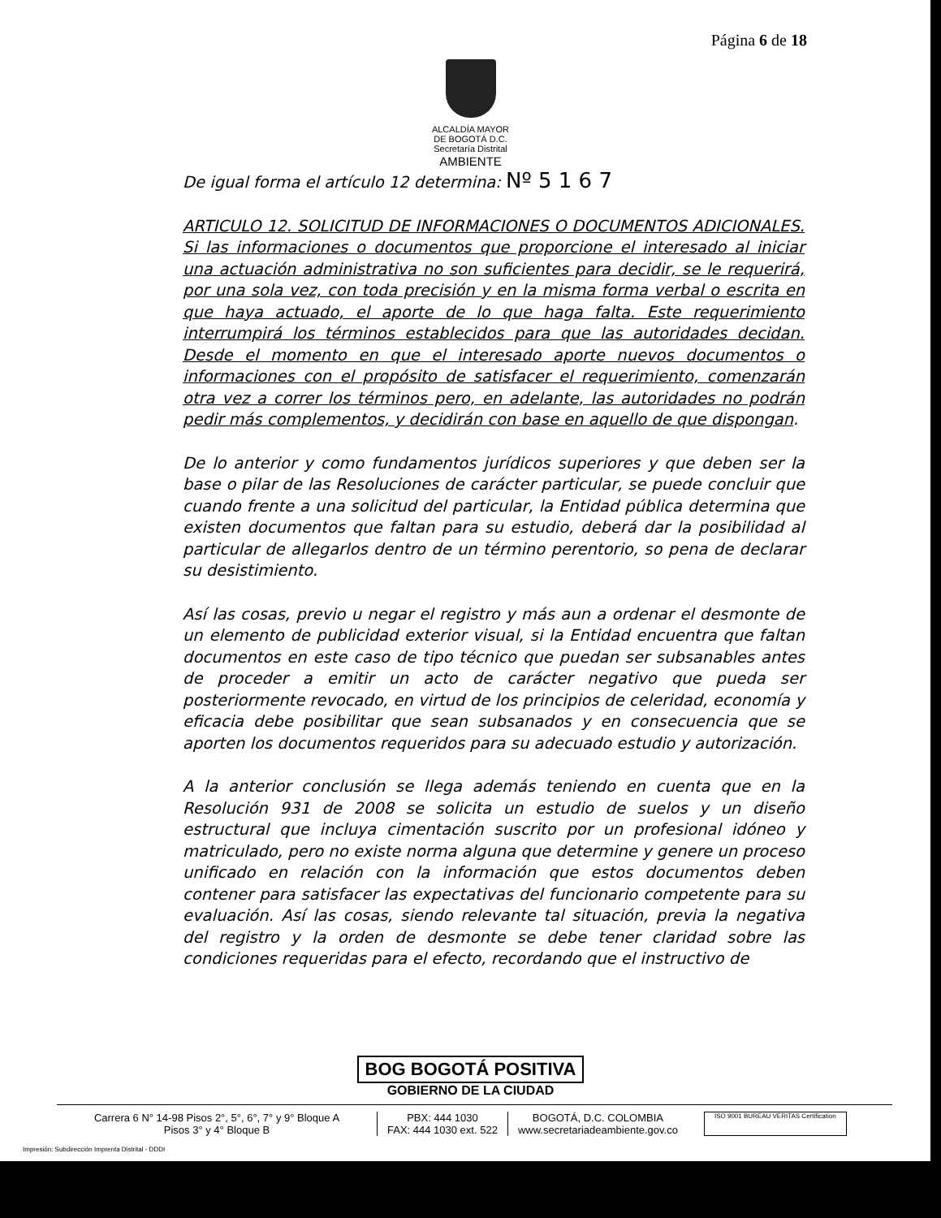Página 6 de 18
ALCALDÍA MAYOR
DE BOGOTÁ D.C.
Secretaría Distrital
AMBIENTE
De igual forma el artículo 12 determina: Nº 5 1 6 7
ARTICULO 12. SOLICITUD DE INFORMACIONES O DOCUMENTOS ADICIONALES. Si las informaciones o documentos que proporcione el interesado al iniciar una actuación administrativa no son suficientes para decidir, se le requerirá, por una sola vez, con toda precisión y en la misma forma verbal o escrita en que haya actuado, el aporte de lo que haga falta. Este requerimiento interrumpirá los términos establecidos para que las autoridades decidan. Desde el momento en que el interesado aporte nuevos documentos o informaciones con el propósito de satisfacer el requerimiento, comenzarán otra vez a correr los términos pero, en adelante, las autoridades no podrán pedir más complementos, y decidirán con base en aquello de que dispongan.
De lo anterior y como fundamentos jurídicos superiores y que deben ser la base o pilar de las Resoluciones de carácter particular, se puede concluir que cuando frente a una solicitud del particular, la Entidad pública determina que existen documentos que faltan para su estudio, deberá dar la posibilidad al particular de allegarlos dentro de un término perentorio, so pena de declarar su desistimiento.
Así las cosas, previo u negar el registro y más aun a ordenar el desmonte de un elemento de publicidad exterior visual, si la Entidad encuentra que faltan documentos en este caso de tipo técnico que puedan ser subsanables antes de proceder a emitir un acto de carácter negativo que pueda ser posteriormente revocado, en virtud de los principios de celeridad, economía y eficacia debe posibilitar que sean subsanados y en consecuencia que se aporten los documentos requeridos para su adecuado estudio y autorización.
A la anterior conclusión se llega además teniendo en cuenta que en la Resolución 931 de 2008 se solicita un estudio de suelos y un diseño estructural que incluya cimentación suscrito por un profesional idóneo y matriculado, pero no existe norma alguna que determine y genere un proceso unificado en relación con la información que estos documentos deben contener para satisfacer las expectativas del funcionario competente para su evaluación. Así las cosas, siendo relevante tal situación, previa la negativa del registro y la orden de desmonte se debe tener claridad sobre las condiciones requeridas para el efecto, recordando que el instructivo de
BOG BOGOTÁ POSITIVA
GOBIERNO DE LA CIUDAD
Carrera 6 N° 14-98 Pisos 2°, 5°, 6°, 7° y 9° Bloque A
Pisos 3° y 4° Bloque B
PBX: 444 1030
FAX: 444 1030 ext. 522
BOGOTÁ, D.C. COLOMBIA
www.secretariadeambiente.gov.co
ISO 9001 BUREAU VERITAS Certification
Impresión: Subdirección Imprenta Distrital - DDDI